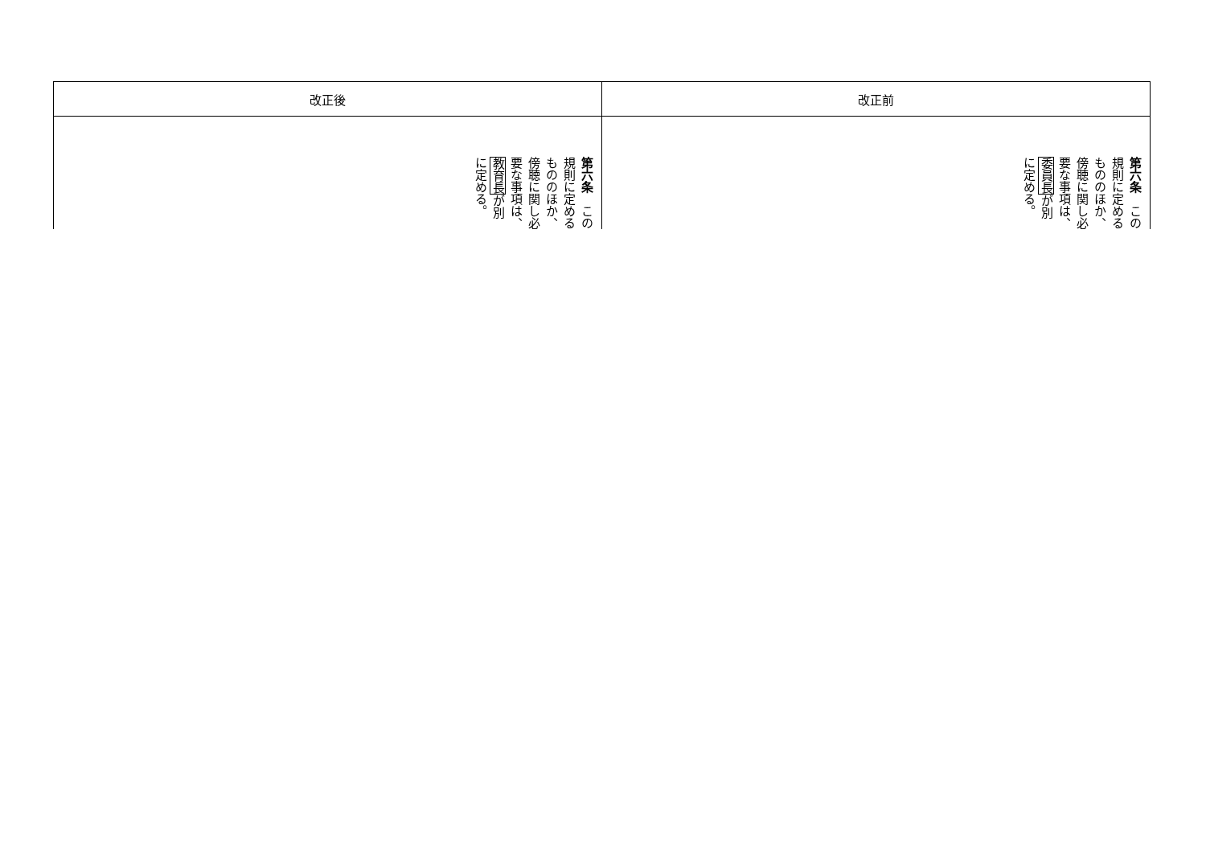| 改正後 | 改正前 |
| --- | --- |
| 第六条 この規則に定めるもののほか、傍聴に関し必要な事項は、 教育長 が別に定める。 | 第六条 この規則に定めるもののほか、傍聴に関し必要な事項は、 委員長 が別に定める。 |